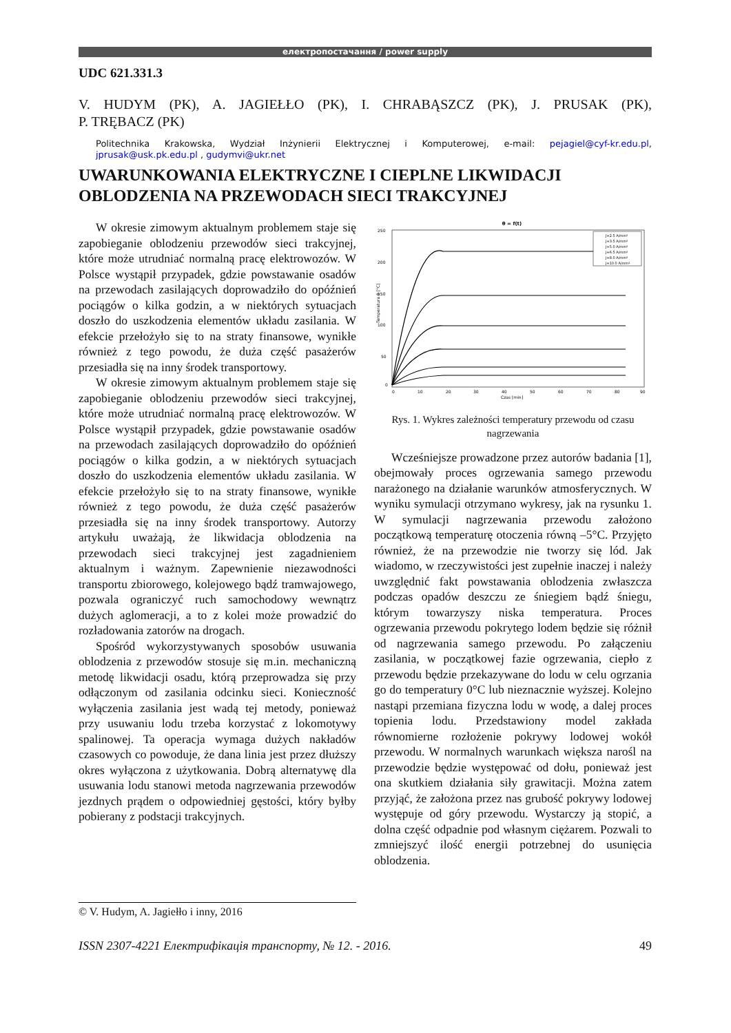електропостачання / power supply
UDC 621.331.3
V. HUDYM (PK), A. JAGIEŁŁO (PK), I. CHRABĄSZCZ (PK), J. PRUSAK (PK),
P. TRĘBACZ (PK)
Politechnika Krakowska, Wydział Inżynierii Elektrycznej i Komputerowej, e-mail: pejagiel@cyf-kr.edu.pl, jprusak@usk.pk.edu.pl , gudymvi@ukr.net
UWARUNKOWANIA ELEKTRYCZNE I CIEPLNE LIKWIDACJI OBLODZENIA NA PRZEWODACH SIECI TRAKCYJNEJ
W okresie zimowym aktualnym problemem staje się zapobieganie oblodzeniu przewodów sieci trakcyjnej, które może utrudniać normalną pracę elektrowozów. W Polsce wystąpił przypadek, gdzie powstawanie osadów na przewodach zasilających doprowadziło do opóźnień pociągów o kilka godzin, a w niektórych sytuacjach doszło do uszkodzenia elementów układu zasilania. W efekcie przełożyło się to na straty finansowe, wynikłe również z tego powodu, że duża część pasażerów przesiadła się na inny środek transportowy.
W okresie zimowym aktualnym problemem staje się zapobieganie oblodzeniu przewodów sieci trakcyjnej, które może utrudniać normalną pracę elektrowozów. W Polsce wystąpił przypadek, gdzie powstawanie osadów na przewodach zasilających doprowadziło do opóźnień pociągów o kilka godzin, a w niektórych sytuacjach doszło do uszkodzenia elementów układu zasilania. W efekcie przełożyło się to na straty finansowe, wynikłe również z tego powodu, że duża część pasażerów przesiadła się na inny środek transportowy. Autorzy artykułu uważają, że likwidacja oblodzenia na przewodach sieci trakcyjnej jest zagadnieniem aktualnym i ważnym. Zapewnienie niezawodności transportu zbiorowego, kolejowego bądź tramwajowego, pozwala ograniczyć ruch samochodowy wewnątrz dużych aglomeracji, a to z kolei może prowadzić do rozładowania zatorów na drogach.
Spośród wykorzystywanych sposobów usuwania oblodzenia z przewodów stosuje się m.in. mechaniczną metodę likwidacji osadu, którą przeprowadza się przy odłączonym od zasilania odcinku sieci. Konieczność wyłączenia zasilania jest wadą tej metody, ponieważ przy usuwaniu lodu trzeba korzystać z lokomotywy spalinowej. Ta operacja wymaga dużych nakładów czasowych co powoduje, że dana linia jest przez dłuższy okres wyłączona z użytkowania. Dobrą alternatywę dla usuwania lodu stanowi metoda nagrzewania przewodów jezdnych prądem o odpowiedniej gęstości, który byłby pobierany z podstacji trakcyjnych.
θ = f(t)
250
200
150
100
50
0
0
10
20
30
40
50
60
70
80
90
Czas [min]
Temperatura θ [°C]
J=2.5 A/mm²
J=3.5 A/mm²
J=5.0 A/mm²
J=6.5 A/mm²
J=8.0 A/mm²
J=10.0 A/mm²
Rys. 1. Wykres zależności temperatury przewodu od czasu nagrzewania
Wcześniejsze prowadzone przez autorów badania [1], obejmowały proces ogrzewania samego przewodu narażonego na działanie warunków atmosferycznych. W wyniku symulacji otrzymano wykresy, jak na rysunku 1. W symulacji nagrzewania przewodu założono początkową temperaturę otoczenia równą –5°C. Przyjęto również, że na przewodzie nie tworzy się lód. Jak wiadomo, w rzeczywistości jest zupełnie inaczej i należy uwzględnić fakt powstawania oblodzenia zwłaszcza podczas opadów deszczu ze śniegiem bądź śniegu, którym towarzyszy niska temperatura. Proces ogrzewania przewodu pokrytego lodem będzie się różnił od nagrzewania samego przewodu. Po załączeniu zasilania, w początkowej fazie ogrzewania, ciepło z przewodu będzie przekazywane do lodu w celu ogrzania go do temperatury 0°C lub nieznacznie wyższej. Kolejno nastąpi przemiana fizyczna lodu w wodę, a dalej proces topienia lodu. Przedstawiony model zakłada równomierne rozłożenie pokrywy lodowej wokół przewodu. W normalnych warunkach większa narośl na przewodzie będzie występować od dołu, ponieważ jest ona skutkiem działania siły grawitacji. Można zatem przyjąć, że założona przez nas grubość pokrywy lodowej występuje od góry przewodu. Wystarczy ją stopić, a dolna część odpadnie pod własnym ciężarem. Pozwali to zmniejszyć ilość energii potrzebnej do usunięcia oblodzenia.
© V. Hudym, A. Jagiełło i inny, 2016
ISSN 2307-4221 Електрифікація транспорту, № 12. - 2016. 49